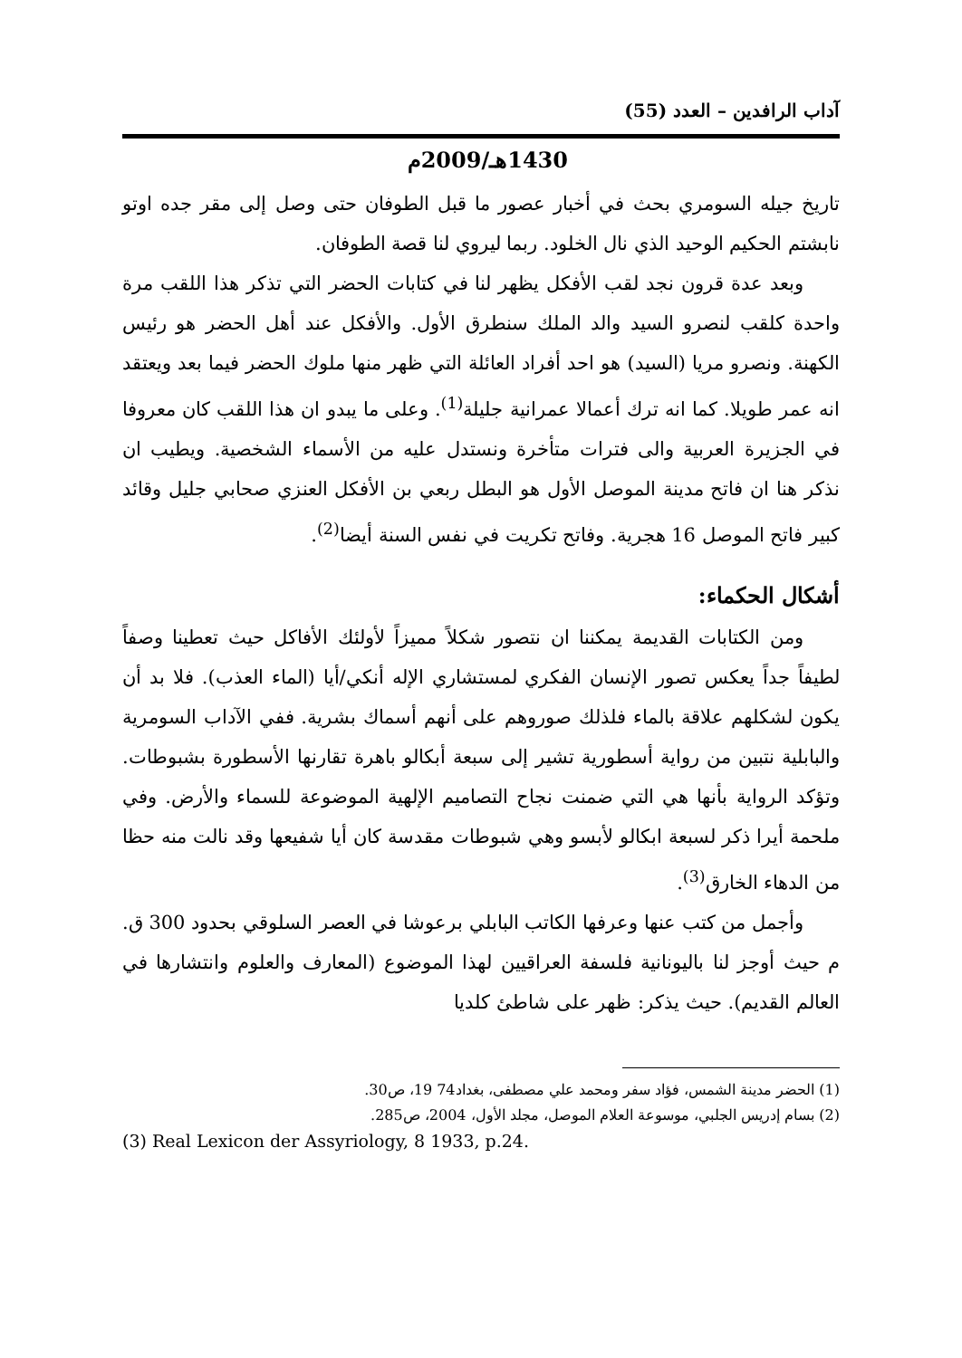آداب الرافدين – العدد (55)
1430هـ/2009م
تاريخ جيله السومري بحث في أخبار عصور ما قبل الطوفان حتى وصل إلى مقر جده اوتو نابشتم الحكيم الوحيد الذي نال الخلود. ربما ليروي لنا قصة الطوفان.
وبعد عدة قرون نجد لقب الأفكل يظهر لنا في كتابات الحضر التي تذكر هذا اللقب مرة واحدة كلقب لنصرو السيد والد الملك سنطرق الأول. والأفكل عند أهل الحضر هو رئيس الكهنة. ونصرو مريا (السيد) هو احد أفراد العائلة التي ظهر منها ملوك الحضر فيما بعد ويعتقد انه عمر طويلا. كما انه ترك أعمالا عمرانية جليلة<sup>(1)</sup>. وعلى ما يبدو ان هذا اللقب كان معروفا في الجزيرة العربية والى فترات متأخرة ونستدل عليه من الأسماء الشخصية. ويطيب ان نذكر هنا ان فاتح مدينة الموصل الأول هو البطل ربعي بن الأفكل العنزي صحابي جليل وقائد كبير فاتح الموصل 16 هجرية. وفاتح تكريت في نفس السنة أيضا<sup>(2)</sup>.
أشكال الحكماء:
ومن الكتابات القديمة يمكننا ان نتصور شكلاً مميزاً لأولئك الأفاكل حيث تعطينا وصفاً لطيفاً جداً يعكس تصور الإنسان الفكري لمستشاري الإله أنكي/أيا (الماء العذب). فلا بد أن يكون لشكلهم علاقة بالماء فلذلك صوروهم على أنهم أسماك بشرية. ففي الآداب السومرية والبابلية نتبين من رواية أسطورية تشير إلى سبعة أبكالو باهرة تقارنها الأسطورة بشبوطات. وتؤكد الرواية بأنها هي التي ضمنت نجاح التصاميم الإلهية الموضوعة للسماء والأرض. وفي ملحمة أيرا ذكر لسبعة ابكالو لأبسو وهي شبوطات مقدسة كان أيا شفيعها وقد نالت منه حظا من الدهاء الخارق<sup>(3)</sup>.
وأجمل من كتب عنها وعرفها الكاتب البابلي برعوشا في العصر السلوقي بحدود 300 ق. م حيث أوجز لنا باليونانية فلسفة العراقيين لهذا الموضوع (المعارف والعلوم وانتشارها في العالم القديم). حيث يذكر: ظهر على شاطئ كلديا
(1) الحضر مدينة الشمس، فؤاد سفر ومحمد علي مصطفى، بغداد74 19، ص30.
(2) بسام إدريس الجلبي، موسوعة العلام الموصل، مجلد الأول، 2004، ص285.
(3) Real Lexicon der Assyriology, 8 1933, p.24.